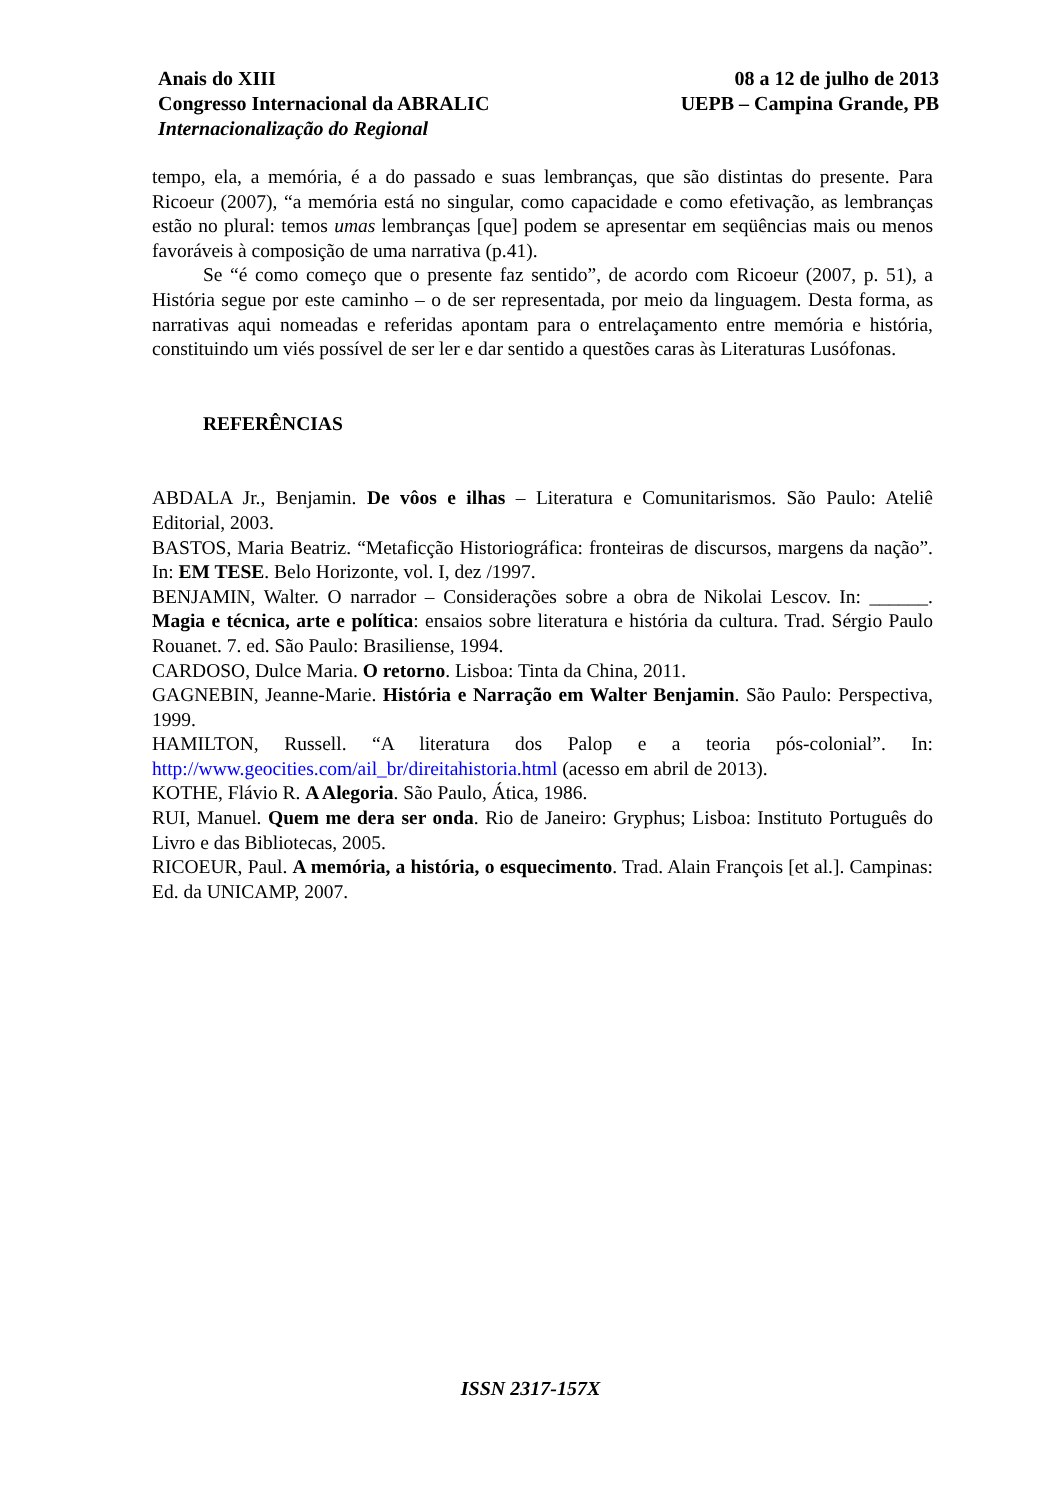Anais do XIII
Congresso Internacional da ABRALIC
Internacionalização do Regional
08 a 12 de julho de 2013
UEPB – Campina Grande, PB
tempo, ela, a memória, é a do passado e suas lembranças, que são distintas do presente. Para Ricoeur (2007), “a memória está no singular, como capacidade e como efetivação, as lembranças estão no plural: temos umas lembranças [que] podem se apresentar em seqüências mais ou menos favoráveis à composição de uma narrativa (p.41).
Se “é como começo que o presente faz sentido”, de acordo com Ricoeur (2007, p. 51), a História segue por este caminho – o de ser representada, por meio da linguagem. Desta forma, as narrativas aqui nomeadas e referidas apontam para o entrelaçamento entre memória e história, constituindo um viés possível de ser ler e dar sentido a questões caras às Literaturas Lusófonas.
REFERÊNCIAS
ABDALA Jr., Benjamin. De vôos e ilhas – Literatura e Comunitarismos. São Paulo: Ateliê Editorial, 2003.
BASTOS, Maria Beatriz. “Metaficção Historiográfica: fronteiras de discursos, margens da nação”. In: EM TESE. Belo Horizonte, vol. I, dez /1997.
BENJAMIN, Walter. O narrador – Considerações sobre a obra de Nikolai Lescov. In: ______. Magia e técnica, arte e política: ensaios sobre literatura e história da cultura. Trad. Sérgio Paulo Rouanet. 7. ed. São Paulo: Brasiliense, 1994.
CARDOSO, Dulce Maria. O retorno. Lisboa: Tinta da China, 2011.
GAGNEBIN, Jeanne-Marie. História e Narração em Walter Benjamin. São Paulo: Perspectiva, 1999.
HAMILTON, Russell. “A literatura dos Palop e a teoria pós-colonial”. In: http://www.geocities.com/ail_br/direitahistoria.html (acesso em abril de 2013).
KOTHE, Flávio R. A Alegoria. São Paulo, Ática, 1986.
RUI, Manuel. Quem me dera ser onda. Rio de Janeiro: Gryphus; Lisboa: Instituto Português do Livro e das Bibliotecas, 2005.
RICOEUR, Paul. A memória, a história, o esquecimento. Trad. Alain François [et al.]. Campinas: Ed. da UNICAMP, 2007.
ISSN 2317-157X